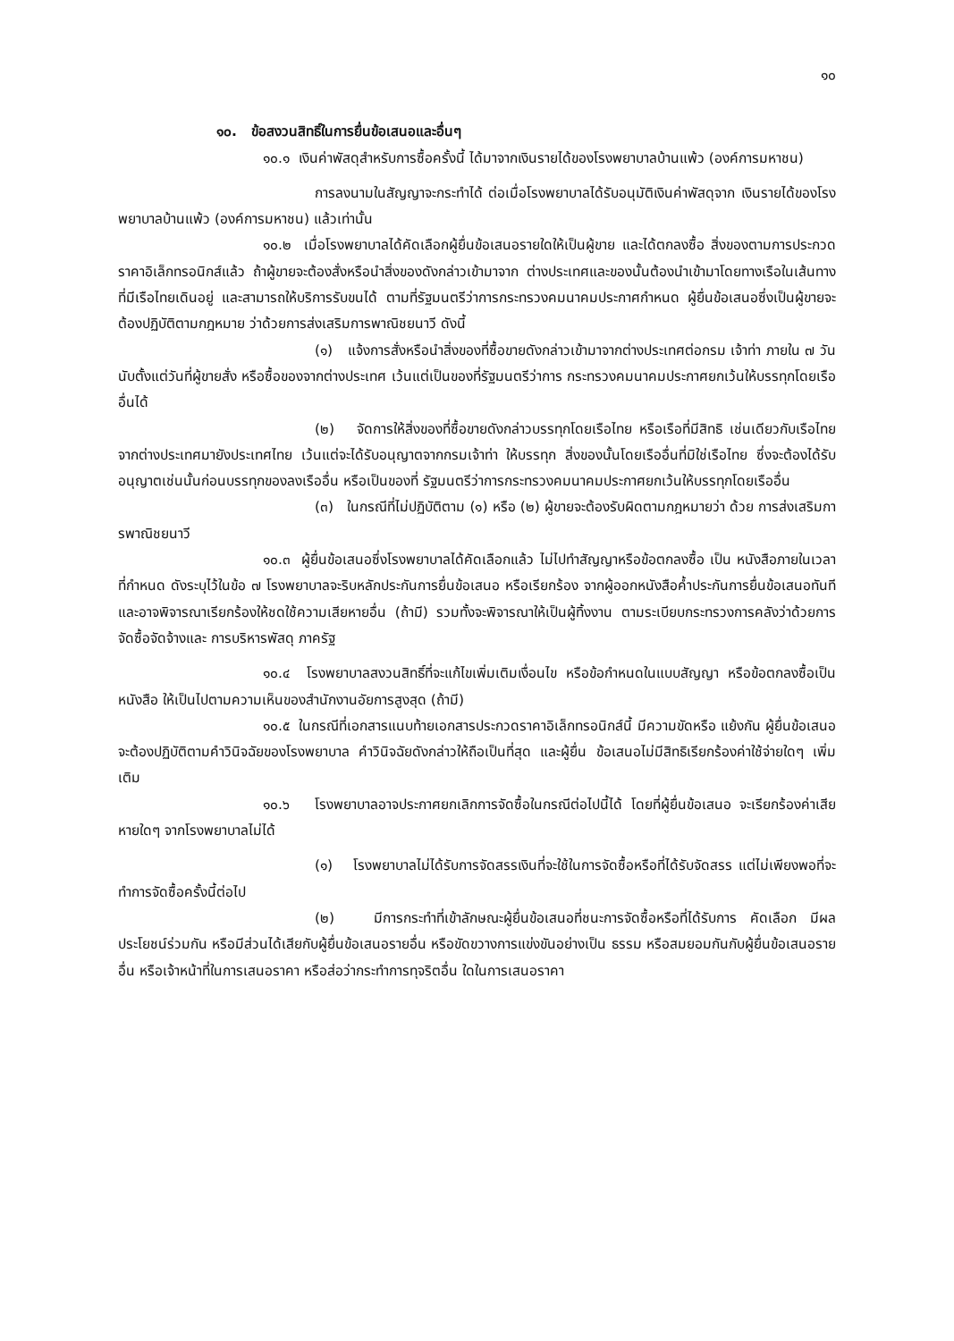๑๐
๑๐. ข้อสงวนสิทธิ์ในการยื่นข้อเสนอและอื่นๆ
๑๐.๑ เงินค่าพัสดุสำหรับการซื้อครั้งนี้ ได้มาจากเงินรายได้ของโรงพยาบาลบ้านแพ้ว (องค์การมหาชน)
การลงนามในสัญญาจะกระทำได้ ต่อเมื่อโรงพยาบาลได้รับอนุมัติเงินค่าพัสดุจาก เงินรายได้ของโรงพยาบาลบ้านแพ้ว (องค์การมหาชน) แล้วเท่านั้น
๑๐.๒ เมื่อโรงพยาบาลได้คัดเลือกผู้ยื่นข้อเสนอรายใดให้เป็นผู้ขาย และได้ตกลงซื้อ สิ่งของตามการประกวดราคาอิเล็กทรอนิกส์แล้ว ถ้าผู้ขายจะต้องสั่งหรือนำสิ่งของดังกล่าวเข้ามาจาก ต่างประเทศและของนั้นต้องนำเข้ามาโดยทางเรือในเส้นทางที่มีเรือไทยเดินอยู่ และสามารถให้บริการรับขนได้ ตามที่รัฐมนตรีว่าการกระทรวงคมนาคมประกาศกำหนด ผู้ยื่นข้อเสนอซึ่งเป็นผู้ขายจะต้องปฏิบัติตามกฎหมาย ว่าด้วยการส่งเสริมการพาณิชยนาวี ดังนี้
(๑) แจ้งการสั่งหรือนำสิ่งของที่ซื้อขายดังกล่าวเข้ามาจากต่างประเทศต่อกรม เจ้าท่า ภายใน ๗ วัน นับตั้งแต่วันที่ผู้ขายสั่ง หรือซื้อของจากต่างประเทศ เว้นแต่เป็นของที่รัฐมนตรีว่าการ กระทรวงคมนาคมประกาศยกเว้นให้บรรทุกโดยเรืออื่นได้
(๒) จัดการให้สิ่งของที่ซื้อขายดังกล่าวบรรทุกโดยเรือไทย หรือเรือที่มีสิทธิ เช่นเดียวกับเรือไทย จากต่างประเทศมายังประเทศไทย เว้นแต่จะได้รับอนุญาตจากกรมเจ้าท่า ให้บรรทุก สิ่งของนั้นโดยเรืออื่นที่มิใช่เรือไทย ซึ่งจะต้องได้รับอนุญาตเช่นนั้นก่อนบรรทุกของลงเรืออื่น หรือเป็นของที่ รัฐมนตรีว่าการกระทรวงคมนาคมประกาศยกเว้นให้บรรทุกโดยเรืออื่น
(๓) ในกรณีที่ไม่ปฏิบัติตาม (๑) หรือ (๒) ผู้ขายจะต้องรับผิดตามกฎหมายว่า ด้วย การส่งเสริมการพาณิชยนาวี
๑๐.๓ ผู้ยื่นข้อเสนอซึ่งโรงพยาบาลได้คัดเลือกแล้ว ไม่ไปทำสัญญาหรือข้อตกลงซื้อ เป็น หนังสือภายในเวลาที่กำหนด ดังระบุไว้ในข้อ ๗ โรงพยาบาลจะริบหลักประกันการยื่นข้อเสนอ หรือเรียกร้อง จากผู้ออกหนังสือค้ำประกันการยื่นข้อเสนอทันที และอาจพิจารณาเรียกร้องให้ชดใช้ความเสียหายอื่น (ถ้ามี) รวมทั้งจะพิจารณาให้เป็นผู้ทิ้งงาน ตามระเบียบกระทรวงการคลังว่าด้วยการจัดซื้อจัดจ้างและ การบริหารพัสดุ ภาครัฐ
๑๐.๔ โรงพยาบาลสงวนสิทธิ์ที่จะแก้ไขเพิ่มเติมเงื่อนไข หรือข้อกำหนดในแบบสัญญา หรือข้อตกลงซื้อเป็นหนังสือ ให้เป็นไปตามความเห็นของสำนักงานอัยการสูงสุด (ถ้ามี)
๑๐.๕ ในกรณีที่เอกสารแนบท้ายเอกสารประกวดราคาอิเล็กทรอนิกส์นี้ มีความขัดหรือ แย้งกัน ผู้ยื่นข้อเสนอจะต้องปฏิบัติตามคำวินิจฉัยของโรงพยาบาล คำวินิจฉัยดังกล่าวให้ถือเป็นที่สุด และผู้ยื่น ข้อเสนอไม่มีสิทธิเรียกร้องค่าใช้จ่ายใดๆ เพิ่มเติม
๑๐.๖ โรงพยาบาลอาจประกาศยกเลิกการจัดซื้อในกรณีต่อไปนี้ได้ โดยที่ผู้ยื่นข้อเสนอ จะเรียกร้องค่าเสียหายใดๆ จากโรงพยาบาลไม่ได้
(๑) โรงพยาบาลไม่ได้รับการจัดสรรเงินที่จะใช้ในการจัดซื้อหรือที่ได้รับจัดสรร แต่ไม่เพียงพอที่จะทำการจัดซื้อครั้งนี้ต่อไป
(๒) มีการกระทำที่เข้าลักษณะผู้ยื่นข้อเสนอที่ชนะการจัดซื้อหรือที่ได้รับการ คัดเลือก มีผลประโยชน์ร่วมกัน หรือมีส่วนได้เสียกับผู้ยื่นข้อเสนอรายอื่น หรือขัดขวางการแข่งขันอย่างเป็น ธรรม หรือสมยอมกันกับผู้ยื่นข้อเสนอรายอื่น หรือเจ้าหน้าที่ในการเสนอราคา หรือส่อว่ากระทำการทุจริตอื่น ใดในการเสนอราคา